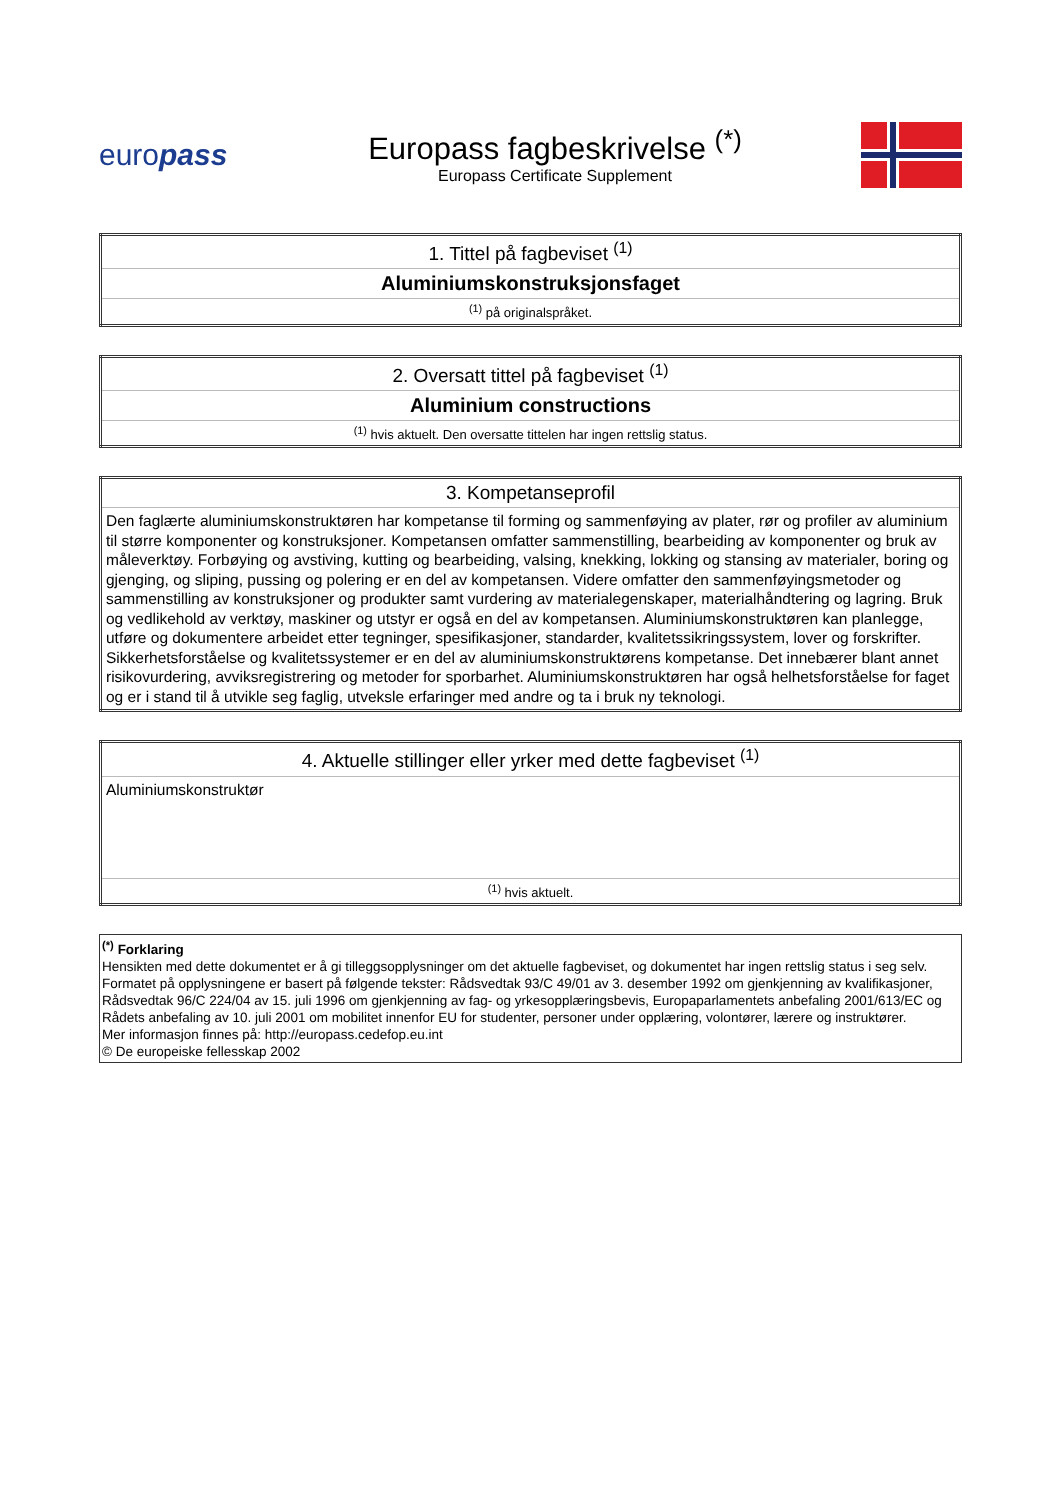europass
Europass fagbeskrivelse <sup>(*)</sup>
Europass Certificate Supplement
| 1. Tittel på fagbeviset <sup>(1)</sup> |
| Aluminiumskonstruksjonsfaget |
| <sup>(1)</sup> på originalspråket. |
| 2. Oversatt tittel på fagbeviset <sup>(1)</sup> |
| Aluminium constructions |
| <sup>(1)</sup> hvis aktuelt. Den oversatte tittelen har ingen rettslig status. |
| 3. Kompetanseprofil |
| Den faglærte aluminiumskonstruktøren har kompetanse til forming og sammenføying av plater, rør og profiler av aluminium til større komponenter og konstruksjoner. Kompetansen omfatter sammenstilling, bearbeiding av komponenter og bruk av måleverktøy. Forbøying og avstiving, kutting og bearbeiding, valsing, knekking, lokking og stansing av materialer, boring og gjenging, og sliping, pussing og polering er en del av kompetansen. Videre omfatter den sammenføyingsmetoder og sammenstilling av konstruksjoner og produkter samt vurdering av materialegenskaper, materialhåndtering og lagring. Bruk og vedlikehold av verktøy, maskiner og utstyr er også en del av kompetansen. Aluminiumskonstruktøren kan planlegge, utføre og dokumentere arbeidet etter tegninger, spesifikasjoner, standarder, kvalitetssikringssystem, lover og forskrifter. Sikkerhetsforståelse og kvalitetssystemer er en del av aluminiumskonstruktørens kompetanse. Det innebærer blant annet risikovurdering, avviksregistrering og metoder for sporbarhet. Aluminiumskonstruktøren har også helhetsforståelse for faget og er i stand til å utvikle seg faglig, utveksle erfaringer med andre og ta i bruk ny teknologi. |
| 4. Aktuelle stillinger eller yrker med dette fagbeviset <sup>(1)</sup> |
| Aluminiumskonstruktør |
| <sup>(1)</sup> hvis aktuelt. |
<sup>(*)</sup> Forklaring
Hensikten med dette dokumentet er å gi tilleggsopplysninger om det aktuelle fagbeviset, og dokumentet har ingen rettslig status i seg selv. Formatet på opplysningene er basert på følgende tekster: Rådsvedtak 93/C 49/01 av 3. desember 1992 om gjenkjenning av kvalifikasjoner, Rådsvedtak 96/C 224/04 av 15. juli 1996 om gjenkjenning av fag- og yrkesopplæringsbevis, Europaparlamentets anbefaling 2001/613/EC og Rådets anbefaling av 10. juli 2001 om mobilitet innenfor EU for studenter, personer under opplæring, volontører, lærere og instruktører.
Mer informasjon finnes på: http://europass.cedefop.eu.int
© De europeiske fellesskap 2002